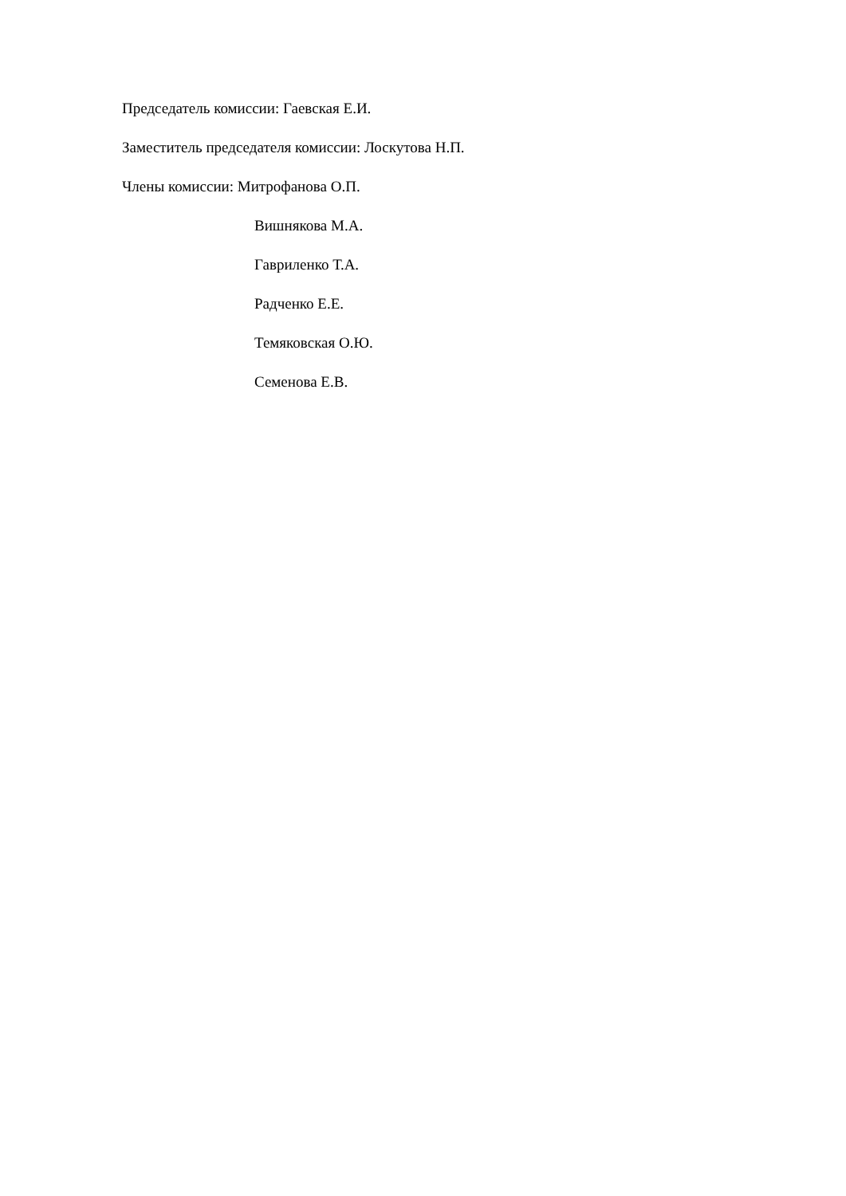Председатель комиссии: Гаевская Е.И.
Заместитель председателя комиссии: Лоскутова Н.П.
Члены комиссии: Митрофанова О.П.
Вишнякова М.А.
Гавриленко Т.А.
Радченко Е.Е.
Темяковская О.Ю.
Семенова Е.В.